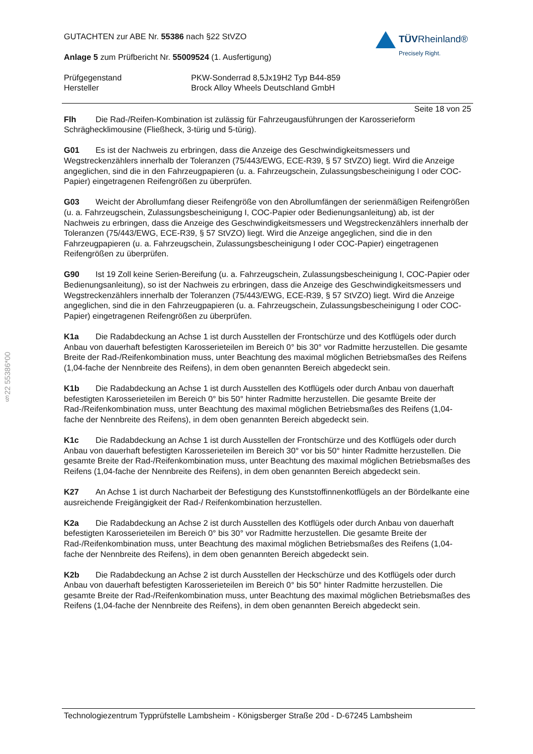§22 55386*00
TÜVRheinland®
Precisely Right.
GUTACHTEN zur ABE Nr. 55386 nach §22 StVZO
Anlage 5 zum Prüfbericht Nr. 55009524 (1. Ausfertigung)
Prüfgegenstand PKW-Sonderrad 8,5Jx19H2 Typ B44-859
Hersteller Brock Alloy Wheels Deutschland GmbH
Seite 18 von 25
Flh Die Rad-/Reifen-Kombination ist zulässig für Fahrzeugausführungen der Karosserieform Schräghecklimousine (Fließheck, 3-türig und 5-türig).
G01 Es ist der Nachweis zu erbringen, dass die Anzeige des Geschwindigkeitsmessers und Wegstreckenzählers innerhalb der Toleranzen (75/443/EWG, ECE-R39, § 57 StVZO) liegt. Wird die Anzeige angeglichen, sind die in den Fahrzeugpapieren (u. a. Fahrzeugschein, Zulassungsbescheinigung I oder COC-Papier) eingetragenen Reifengrößen zu überprüfen.
G03 Weicht der Abrollumfang dieser Reifengröße von den Abrollumfängen der serienmäßigen Reifengrößen (u. a. Fahrzeugschein, Zulassungsbescheinigung I, COC-Papier oder Bedienungsanleitung) ab, ist der Nachweis zu erbringen, dass die Anzeige des Geschwindigkeitsmessers und Wegstreckenzählers innerhalb der Toleranzen (75/443/EWG, ECE-R39, § 57 StVZO) liegt. Wird die Anzeige angeglichen, sind die in den Fahrzeugpapieren (u. a. Fahrzeugschein, Zulassungsbescheinigung I oder COC-Papier) eingetragenen Reifengrößen zu überprüfen.
G90 Ist 19 Zoll keine Serien-Bereifung (u. a. Fahrzeugschein, Zulassungsbescheinigung I, COC-Papier oder Bedienungsanleitung), so ist der Nachweis zu erbringen, dass die Anzeige des Geschwindigkeitsmessers und Wegstreckenzählers innerhalb der Toleranzen (75/443/EWG, ECE-R39, § 57 StVZO) liegt. Wird die Anzeige angeglichen, sind die in den Fahrzeugpapieren (u. a. Fahrzeugschein, Zulassungsbescheinigung I oder COC-Papier) eingetragenen Reifengrößen zu überprüfen.
K1a Die Radabdeckung an Achse 1 ist durch Ausstellen der Frontschürze und des Kotflügels oder durch Anbau von dauerhaft befestigten Karosserieteilen im Bereich 0° bis 30° vor Radmitte herzustellen. Die gesamte Breite der Rad-/Reifenkombination muss, unter Beachtung des maximal möglichen Betriebsmaßes des Reifens (1,04-fache der Nennbreite des Reifens), in dem oben genannten Bereich abgedeckt sein.
K1b Die Radabdeckung an Achse 1 ist durch Ausstellen des Kotflügels oder durch Anbau von dauerhaft befestigten Karosserieteilen im Bereich 0° bis 50° hinter Radmitte herzustellen. Die gesamte Breite der Rad-/Reifenkombination muss, unter Beachtung des maximal möglichen Betriebsmaßes des Reifens (1,04-fache der Nennbreite des Reifens), in dem oben genannten Bereich abgedeckt sein.
K1c Die Radabdeckung an Achse 1 ist durch Ausstellen der Frontschürze und des Kotflügels oder durch Anbau von dauerhaft befestigten Karosserieteilen im Bereich 30° vor bis 50° hinter Radmitte herzustellen. Die gesamte Breite der Rad-/Reifenkombination muss, unter Beachtung des maximal möglichen Betriebsmaßes des Reifens (1,04-fache der Nennbreite des Reifens), in dem oben genannten Bereich abgedeckt sein.
K27 An Achse 1 ist durch Nacharbeit der Befestigung des Kunststoffinnenkotflügels an der Bördelkante eine ausreichende Freigängigkeit der Rad-/ Reifenkombination herzustellen.
K2a Die Radabdeckung an Achse 2 ist durch Ausstellen des Kotflügels oder durch Anbau von dauerhaft befestigten Karosserieteilen im Bereich 0° bis 30° vor Radmitte herzustellen. Die gesamte Breite der Rad-/Reifenkombination muss, unter Beachtung des maximal möglichen Betriebsmaßes des Reifens (1,04-fache der Nennbreite des Reifens), in dem oben genannten Bereich abgedeckt sein.
K2b Die Radabdeckung an Achse 2 ist durch Ausstellen der Heckschürze und des Kotflügels oder durch Anbau von dauerhaft befestigten Karosserieteilen im Bereich 0° bis 50° hinter Radmitte herzustellen. Die gesamte Breite der Rad-/Reifenkombination muss, unter Beachtung des maximal möglichen Betriebsmaßes des Reifens (1,04-fache der Nennbreite des Reifens), in dem oben genannten Bereich abgedeckt sein.
Technologiezentrum Typprüfstelle Lambsheim - Königsberger Straße 20d - D-67245 Lambsheim